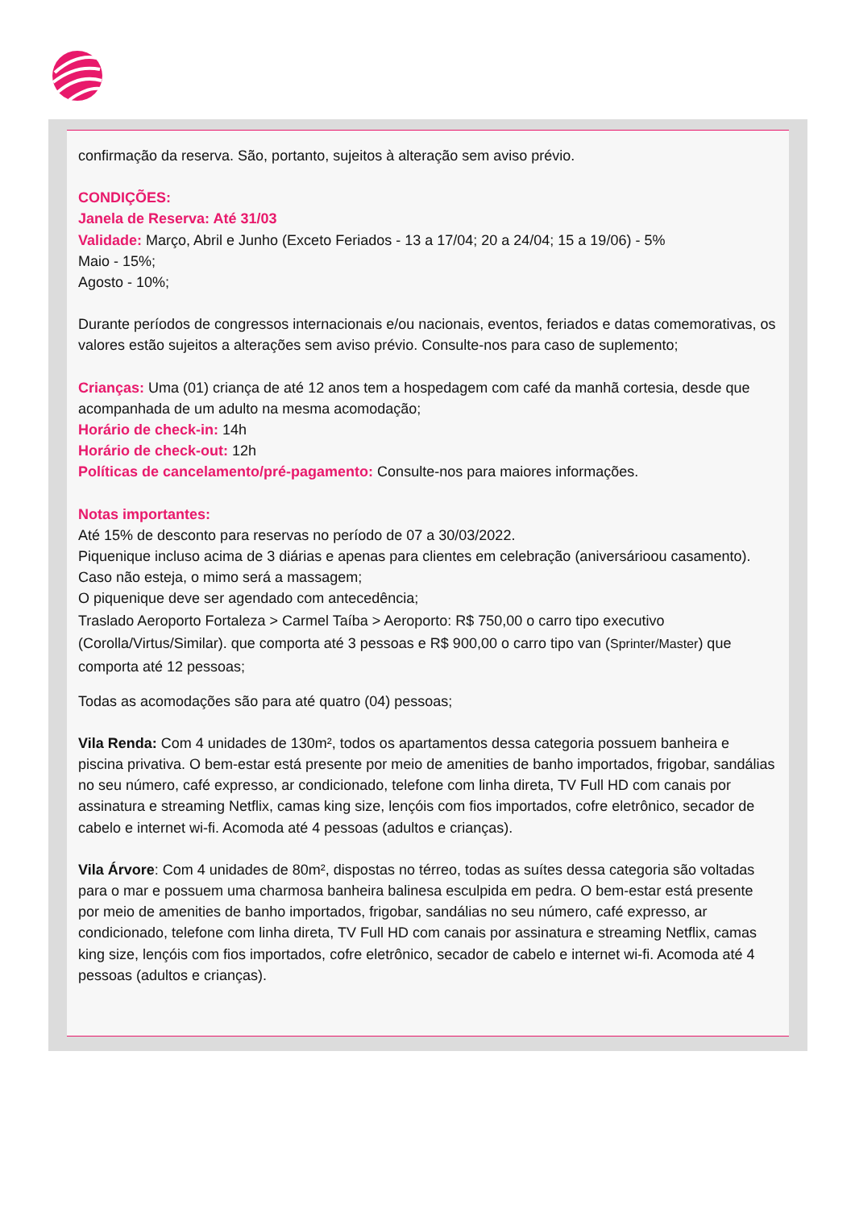confirmação da reserva. São, portanto, sujeitos à alteração sem aviso prévio.
CONDIÇÕES:
Janela de Reserva: Até 31/03
Validade: Março, Abril e Junho (Exceto Feriados - 13 a 17/04; 20 a 24/04; 15 a 19/06) - 5%
Maio - 15%;
Agosto - 10%;
Durante períodos de congressos internacionais e/ou nacionais, eventos, feriados e datas comemorativas, os valores estão sujeitos a alterações sem aviso prévio. Consulte-nos para caso de suplemento;
Crianças: Uma (01) criança de até 12 anos tem a hospedagem com café da manhã cortesia, desde que acompanhada de um adulto na mesma acomodação;
Horário de check-in: 14h
Horário de check-out: 12h
Políticas de cancelamento/pré-pagamento: Consulte-nos para maiores informações.
Notas importantes:
Até 15% de desconto para reservas no período de 07 a 30/03/2022.
Piquenique incluso acima de 3 diárias e apenas para clientes em celebração (aniversárioou casamento). Caso não esteja, o mimo será a massagem;
O piquenique deve ser agendado com antecedência;
Traslado Aeroporto Fortaleza > Carmel Taíba > Aeroporto: R$ 750,00 o carro tipo executivo (Corolla/Virtus/Similar). que comporta até 3 pessoas e R$ 900,00 o carro tipo van (Sprinter/Master) que comporta até 12 pessoas;
Todas as acomodações são para até quatro (04) pessoas;
Vila Renda: Com 4 unidades de 130m², todos os apartamentos dessa categoria possuem banheira e piscina privativa. O bem-estar está presente por meio de amenities de banho importados, frigobar, sandálias no seu número, café expresso, ar condicionado, telefone com linha direta, TV Full HD com canais por assinatura e streaming Netflix, camas king size, lençóis com fios importados, cofre eletrônico, secador de cabelo e internet wi-fi. Acomoda até 4 pessoas (adultos e crianças).
Vila Árvore: Com 4 unidades de 80m², dispostas no térreo, todas as suítes dessa categoria são voltadas para o mar e possuem uma charmosa banheira balinesa esculpida em pedra. O bem-estar está presente por meio de amenities de banho importados, frigobar, sandálias no seu número, café expresso, ar condicionado, telefone com linha direta, TV Full HD com canais por assinatura e streaming Netflix, camas king size, lençóis com fios importados, cofre eletrônico, secador de cabelo e internet wi-fi. Acomoda até 4 pessoas (adultos e crianças).